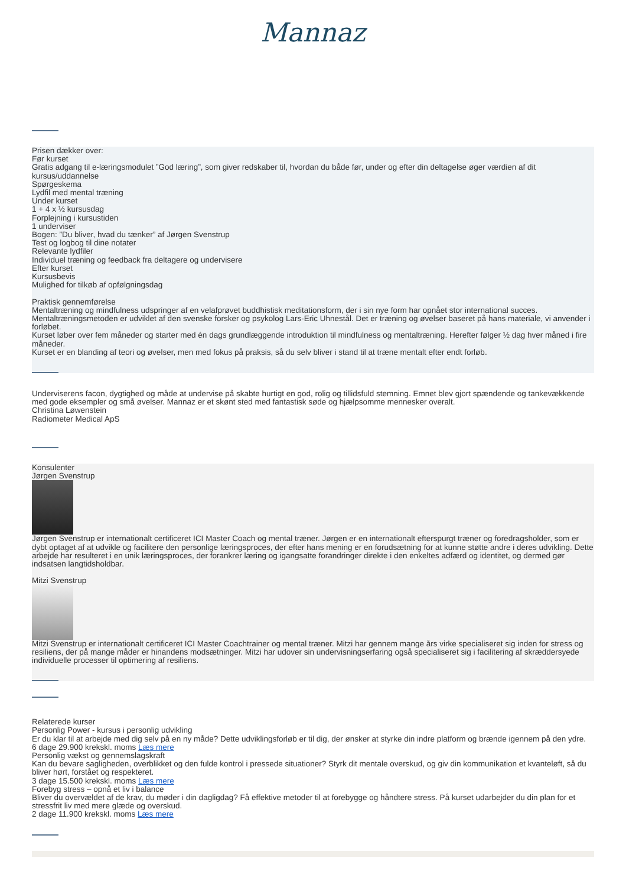Mannaz
Prisen dækker over:
Før kurset
Gratis adgang til e-læringsmodulet ”God læring”, som giver redskaber til, hvordan du både før, under og efter din deltagelse øger værdien af dit kursus/uddannelse
Spørgeskema
Lydfil med mental træning
Under kurset
1 + 4 x ½ kursusdag
Forplejning i kursustiden
1 underviser
Bogen: ”Du bliver, hvad du tænker” af Jørgen Svenstrup
Test og logbog til dine notater
Relevante lydfiler
Individuel træning og feedback fra deltagere og undervisere
Efter kurset
Kursusbevis
Mulighed for tilkøb af opfølgningsdag
Praktisk gennemførelse
Mentaltræning og mindfulness udspringer af en velafprøvet buddhistisk meditationsform, der i sin nye form har opnået stor international succes.
Mentaltræningsmetoden er udviklet af den svenske forsker og psykolog Lars-Eric Uhnestål. Det er træning og øvelser baseret på hans materiale, vi anvender i forløbet.
Kurset løber over fem måneder og starter med én dags grundlæggende introduktion til mindfulness og mentaltræning. Herefter følger ½ dag hver måned i fire måneder.
Kurset er en blanding af teori og øvelser, men med fokus på praksis, så du selv bliver i stand til at træne mentalt efter endt forløb.
Underviserens facon, dygtighed og måde at undervise på skabte hurtigt en god, rolig og tillidsfuld stemning. Emnet blev gjort spændende og tankevækkende med gode eksempler og små øvelser. Mannaz er et skønt sted med fantastisk søde og hjælpsomme mennesker overalt.
Christina Løwenstein
Radiometer Medical ApS
Konsulenter
Jørgen Svenstrup
Jørgen Svenstrup er internationalt certificeret ICI Master Coach og mental træner. Jørgen er en internationalt efterspurgt træner og foredragsholder, som er dybt optaget af at udvikle og facilitere den personlige læringsproces, der efter hans mening er en forudsætning for at kunne støtte andre i deres udvikling. Dette arbejde har resulteret i en unik læringsproces, der forankrer læring og igangsatte forandringer direkte i den enkeltes adfærd og identitet, og dermed gør indsatsen langtidsholdbar.
Mitzi Svenstrup
Mitzi Svenstrup er internationalt certificeret ICI Master Coachtrainer og mental træner. Mitzi har gennem mange års virke specialiseret sig inden for stress og resiliens, der på mange måder er hinandens modsætninger. Mitzi har udover sin undervisningserfaring også specialiseret sig i facilitering af skræddersyede individuelle processer til optimering af resiliens.
Relaterede kurser
Personlig Power - kursus i personlig udvikling
Er du klar til at arbejde med dig selv på en ny måde? Dette udviklingsforløb er til dig, der ønsker at styrke din indre platform og brænde igennem på den ydre.
6 dage 29.900 krekskl. moms Læs mere
Personlig vækst og gennemslagskraft
Kan du bevare sagligheden, overblikket og den fulde kontrol i pressede situationer? Styrk dit mentale overskud, og giv din kommunikation et kvanteløft, så du bliver hørt, forstået og respekteret.
3 dage 15.500 krekskl. moms Læs mere
Forebyg stress – opnå et liv i balance
Bliver du overvældet af de krav, du møder i din dagligdag? Få effektive metoder til at forebygge og håndtere stress. På kurset udarbejder du din plan for et stressfrit liv med mere glæde og overskud.
2 dage 11.900 krekskl. moms Læs mere